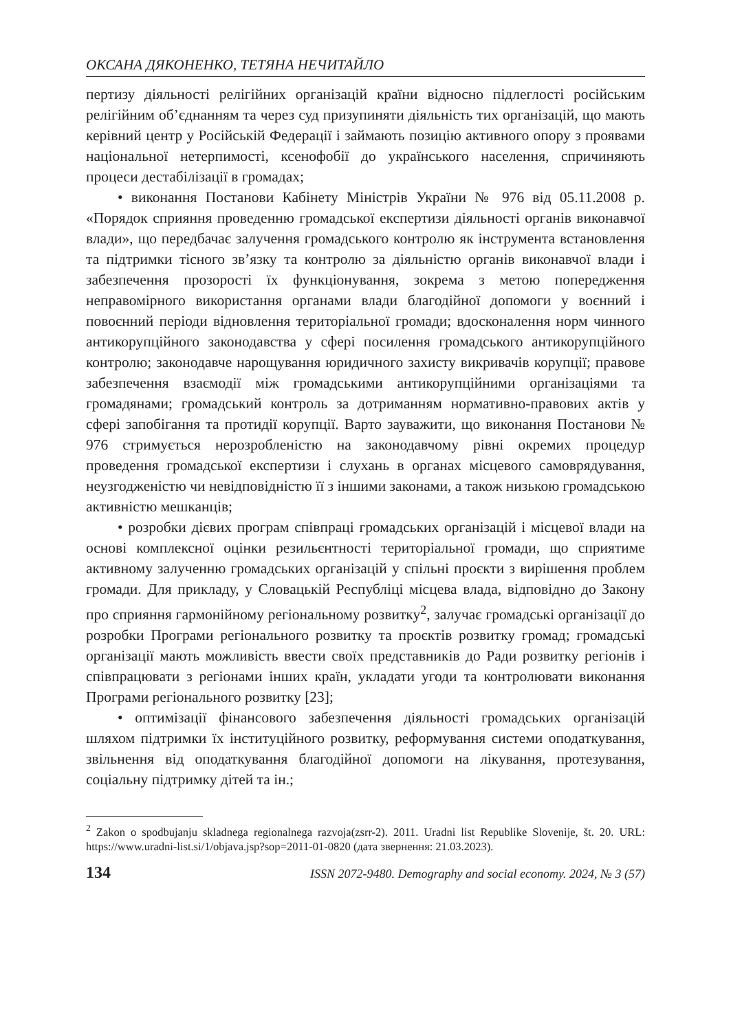ОКСАНА ДЯКОНЕНКО, ТЕТЯНА НЕЧИТАЙЛО
пертизу діяльності релігійних організацій країни відносно підлеглості російським релігійним об’єднанням та через суд призупиняти діяльність тих організацій, що мають керівний центр у Російській Федерації і займають позицію активного опору з проявами національної нетерпимості, ксенофобії до українського населення, спричиняють процеси дестабілізації в громадах;
• виконання Постанови Кабінету Міністрів України № 976 від 05.11.2008 р. «Порядок сприяння проведенню громадської експертизи діяльності органів виконавчої влади», що передбачає залучення громадського контролю як інструмента встановлення та підтримки тісного зв’язку та контролю за діяльністю органів виконавчої влади і забезпечення прозорості їх функціонування, зокрема з метою попередження неправомірного використання органами влади благодійної допомоги у воєнний і повоєнний періоди відновлення територіальної громади; вдосконалення норм чинного антикорупційного законодавства у сфері посилення громадського антикорупційного контролю; законодавче нарощування юридичного захисту викривачів корупції; правове забезпечення взаємодії між громадськими антикорупційними організаціями та громадянами; громадський контроль за дотриманням нормативно-правових актів у сфері запобігання та протидії корупції. Варто зауважити, що виконання Постанови № 976 стримується нерозробленістю на законодавчому рівні окремих процедур проведення громадської експертизи і слухань в органах місцевого самоврядування, неузгодженістю чи невідповідністю її з іншими законами, а також низькою громадською активністю мешканців;
• розробки дієвих програм співпраці громадських організацій і місцевої влади на основі комплексної оцінки резильєнтності територіальної громади, що сприятиме активному залученню громадських організацій у спільні проєкти з вирішення проблем громади. Для прикладу, у Словацькій Республіці місцева влада, відповідно до Закону про сприяння гармонійному регіональному розвитку<sup>2</sup>, залучає громадські організації до розробки Програми регіонального розвитку та проєктів розвитку громад; громадські організації мають можливість ввести своїх представників до Ради розвитку регіонів і співпрацювати з регіонами інших країн, укладати угоди та контролювати виконання Програми регіонального розвитку [23];
• оптимізації фінансового забезпечення діяльності громадських організацій шляхом підтримки їх інституційного розвитку, реформування системи оподаткування, звільнення від оподаткування благодійної допомоги на лікування, протезування, соціальну підтримку дітей та ін.;
<sup>2</sup> Zakon o spodbujanju skladnega regionalnega razvoja(zsrr-2). 2011. Uradni list Republike Slovenije, št. 20. URL: https://www.uradni-list.si/1/objava.jsp?sop=2011-01-0820 (дата звернення: 21.03.2023).
134 ISSN 2072-9480. Demography and social economy. 2024, № 3 (57)